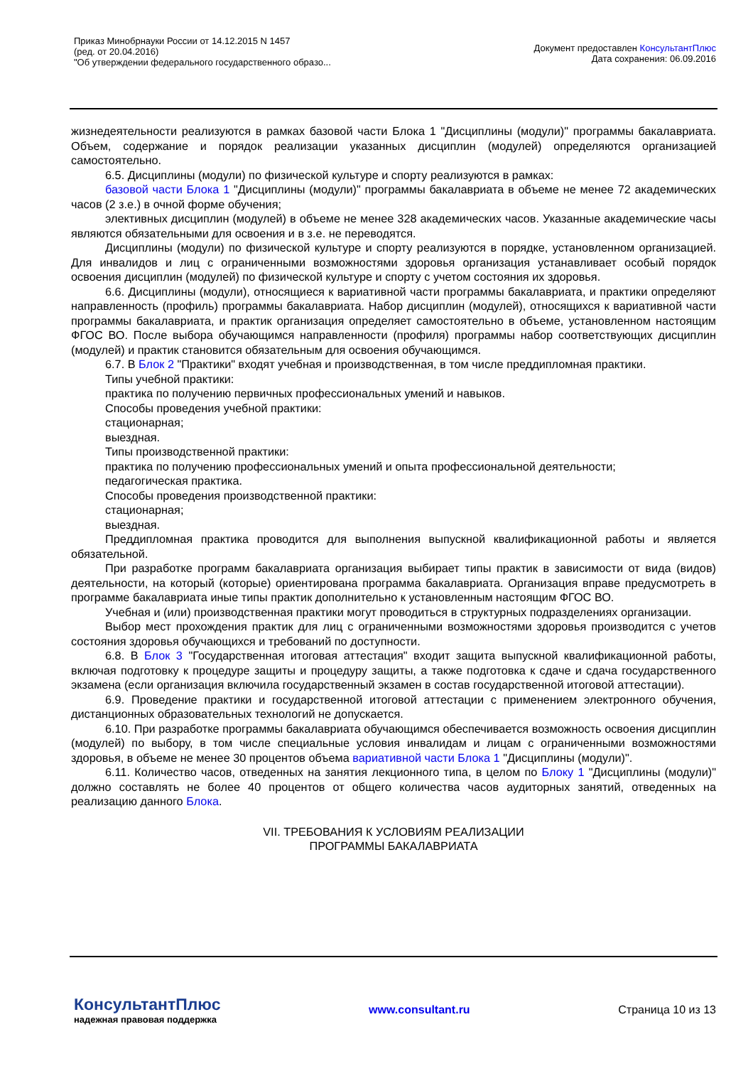Приказ Минобрнауки России от 14.12.2015 N 1457
(ред. от 20.04.2016)
"Об утверждении федерального государственного образо...
Документ предоставлен КонсультантПлюс
Дата сохранения: 06.09.2016
жизнедеятельности реализуются в рамках базовой части Блока 1 "Дисциплины (модули)" программы бакалавриата. Объем, содержание и порядок реализации указанных дисциплин (модулей) определяются организацией самостоятельно.
6.5. Дисциплины (модули) по физической культуре и спорту реализуются в рамках:
базовой части Блока 1 "Дисциплины (модули)" программы бакалавриата в объеме не менее 72 академических часов (2 з.е.) в очной форме обучения;
элективных дисциплин (модулей) в объеме не менее 328 академических часов. Указанные академические часы являются обязательными для освоения и в з.е. не переводятся.
Дисциплины (модули) по физической культуре и спорту реализуются в порядке, установленном организацией. Для инвалидов и лиц с ограниченными возможностями здоровья организация устанавливает особый порядок освоения дисциплин (модулей) по физической культуре и спорту с учетом состояния их здоровья.
6.6. Дисциплины (модули), относящиеся к вариативной части программы бакалавриата, и практики определяют направленность (профиль) программы бакалавриата. Набор дисциплин (модулей), относящихся к вариативной части программы бакалавриата, и практик организация определяет самостоятельно в объеме, установленном настоящим ФГОС ВО. После выбора обучающимся направленности (профиля) программы набор соответствующих дисциплин (модулей) и практик становится обязательным для освоения обучающимся.
6.7. В Блок 2 "Практики" входят учебная и производственная, в том числе преддипломная практики.
Типы учебной практики:
практика по получению первичных профессиональных умений и навыков.
Способы проведения учебной практики:
стационарная;
выездная.
Типы производственной практики:
практика по получению профессиональных умений и опыта профессиональной деятельности;
педагогическая практика.
Способы проведения производственной практики:
стационарная;
выездная.
Преддипломная практика проводится для выполнения выпускной квалификационной работы и является обязательной.
При разработке программ бакалавриата организация выбирает типы практик в зависимости от вида (видов) деятельности, на который (которые) ориентирована программа бакалавриата. Организация вправе предусмотреть в программе бакалавриата иные типы практик дополнительно к установленным настоящим ФГОС ВО.
Учебная и (или) производственная практики могут проводиться в структурных подразделениях организации.
Выбор мест прохождения практик для лиц с ограниченными возможностями здоровья производится с учетов состояния здоровья обучающихся и требований по доступности.
6.8. В Блок 3 "Государственная итоговая аттестация" входит защита выпускной квалификационной работы, включая подготовку к процедуре защиты и процедуру защиты, а также подготовка к сдаче и сдача государственного экзамена (если организация включила государственный экзамен в состав государственной итоговой аттестации).
6.9. Проведение практики и государственной итоговой аттестации с применением электронного обучения, дистанционных образовательных технологий не допускается.
6.10. При разработке программы бакалавриата обучающимся обеспечивается возможность освоения дисциплин (модулей) по выбору, в том числе специальные условия инвалидам и лицам с ограниченными возможностями здоровья, в объеме не менее 30 процентов объема вариативной части Блока 1 "Дисциплины (модули)".
6.11. Количество часов, отведенных на занятия лекционного типа, в целом по Блоку 1 "Дисциплины (модули)" должно составлять не более 40 процентов от общего количества часов аудиторных занятий, отведенных на реализацию данного Блока.
VII. ТРЕБОВАНИЯ К УСЛОВИЯМ РЕАЛИЗАЦИИ
ПРОГРАММЫ БАКАЛАВРИАТА
КонсультантПлюс
надежная правовая поддержка
www.consultant.ru Страница 10 из 13